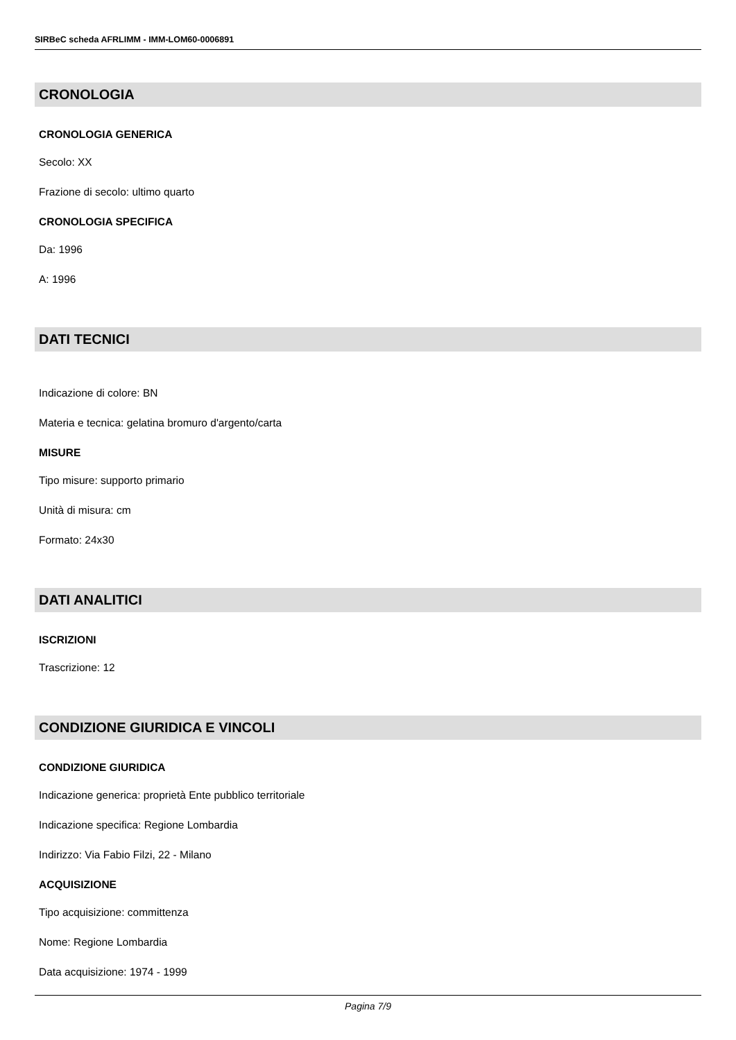SIRBeC scheda AFRLIMM - IMM-LOM60-0006891
CRONOLOGIA
CRONOLOGIA GENERICA
Secolo: XX
Frazione di secolo: ultimo quarto
CRONOLOGIA SPECIFICA
Da: 1996
A: 1996
DATI TECNICI
Indicazione di colore: BN
Materia e tecnica: gelatina bromuro d'argento/carta
MISURE
Tipo misure: supporto primario
Unità di misura: cm
Formato: 24x30
DATI ANALITICI
ISCRIZIONI
Trascrizione: 12
CONDIZIONE GIURIDICA E VINCOLI
CONDIZIONE GIURIDICA
Indicazione generica: proprietà Ente pubblico territoriale
Indicazione specifica: Regione Lombardia
Indirizzo: Via Fabio Filzi, 22 - Milano
ACQUISIZIONE
Tipo acquisizione: committenza
Nome: Regione Lombardia
Data acquisizione: 1974 - 1999
Pagina 7/9